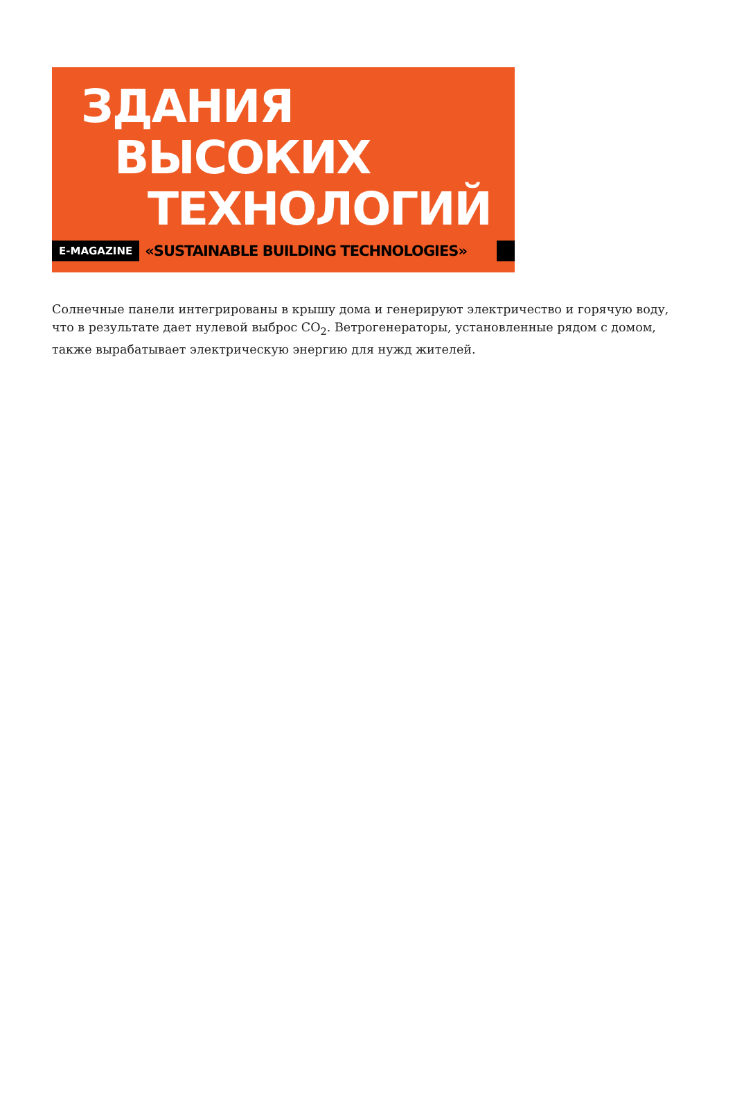ЗДАНИЯ
ВЫСОКИХ
ТЕХНОЛОГИЙ
E-MAGAZINE «SUSTAINABLE BUILDING TECHNOLOGIES»
Солнечные панели интегрированы в крышу дома и генерируют электричество и горячую воду, что в результате дает нулевой выброс CO<sub>2</sub>. Ветрогенераторы, установленные рядом с домом, также вырабатывает электрическую энергию для нужд жителей.